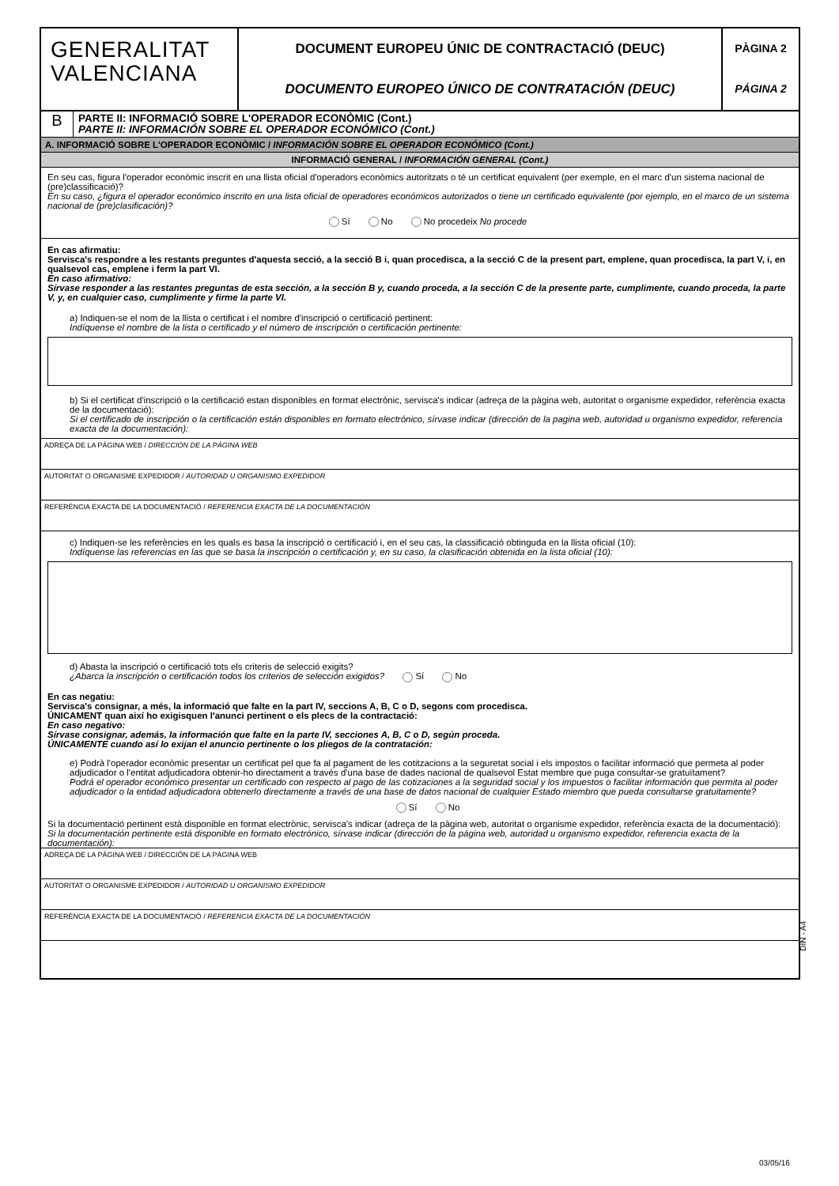GENERALITAT
VALENCIANA
DOCUMENT EUROPEU ÚNIC DE CONTRACTACIÓ (DEUC)
DOCUMENTO EUROPEO ÚNICO DE CONTRATACIÓN (DEUC)
PÀGINA 2
PÁGINA 2
B
PARTE II: INFORMACIÓ SOBRE L'OPERADOR ECONÒMIC (Cont.)
PARTE II: INFORMACIÓN SOBRE EL OPERADOR ECONÓMICO (Cont.)
A. INFORMACIÓ SOBRE L'OPERADOR ECONÒMIC / INFORMACIÓN SOBRE EL OPERADOR ECONÓMICO (Cont.)
INFORMACIÓ GENERAL / INFORMACIÓN GENERAL (Cont.)
En seu cas, figura l'operador econòmic inscrit en una llista oficial d'operadors econòmics autoritzats o té un certificat equivalent (per exemple, en el marc d'un sistema nacional de (pre)classificació)?
En su caso, ¿figura el operador económico inscrito en una lista oficial de operadores económicos autorizados o tiene un certificado equivalente (por ejemplo, en el marco de un sistema nacional de (pre)clasificación)?
Sí No No procedeix No procede
En cas afirmatiu:
Servisca's respondre a les restants preguntes d'aquesta secció, a la secció B i, quan procedisca, a la secció C de la present part, emplene, quan procedisca, la part V, i, en qualsevol cas, emplene i ferm la part VI.
En caso afirmativo:
Sírvase responder a las restantes preguntas de esta sección, a la sección B y, cuando proceda, a la sección C de la presente parte, cumplimente, cuando proceda, la parte V, y, en cualquier caso, cumplimente y firme la parte VI.
a) Indiquen-se el nom de la llista o certificat i el nombre d'inscripció o certificació pertinent:
Indíquense el nombre de la lista o certificado y el número de inscripción o certificación pertinente:
b) Si el certificat d'inscripció o la certificació estan disponibles en format electrònic, servisca's indicar (adreça de la pàgina web, autoritat o organisme expedidor, referència exacta de la documentació):
Si el certificado de inscripción o la certificación están disponibles en formato electrónico, sírvase indicar (dirección de la pagina web, autoridad u organismo expedidor, referencia exacta de la documentación):
ADREÇA DE LA PÀGINA WEB / DIRECCIÓN DE LA PÁGINA WEB
AUTORITAT O ORGANISME EXPEDIDOR / AUTORIDAD U ORGANISMO EXPEDIDOR
REFERÈNCIA EXACTA DE LA DOCUMENTACIÓ / REFERENCIA EXACTA DE LA DOCUMENTACIÓN
c) Indiquen-se les referències en les quals es basa la inscripció o certificació i, en el seu cas, la classificació obtinguda en la llista oficial (10):
Indíquense las referencias en las que se basa la inscripción o certificación y, en su caso, la clasificación obtenida en la lista oficial (10):
d) Abasta la inscripció o certificació tots els criteris de selecció exigits?
¿Abarca la inscripción o certificación todos los criterios de selección exigidos? Sí No
En cas negatiu:
Servisca's consignar, a més, la informació que falte en la part IV, seccions A, B, C o D, segons com procedisca.
ÚNICAMENT quan així ho exigisquen l'anunci pertinent o els plecs de la contractació:
En caso negativo:
Sírvase consignar, además, la información que falte en la parte IV, secciones A, B, C o D, según proceda.
ÚNICAMENTE cuando así lo exijan el anuncio pertinente o los pliegos de la contratación:
e) Podrà l'operador econòmic presentar un certificat pel que fa al pagament de les cotitzacions a la seguretat social i els impostos o facilitar informació que permeta al poder adjudicador o l'entitat adjudicadora obtenir-ho directament a través d'una base de dades nacional de qualsevol Estat membre que puga consultar-se gratuïtament?
Podrá el operador económico presentar un certificado con respecto al pago de las cotizaciones a la seguridad social y los impuestos o facilitar información que permita al poder adjudicador o la entidad adjudicadora obtenerlo directamente a través de una base de datos nacional de cualquier Estado miembro que pueda consultarse gratuitamente?
Sí No
Si la documentació pertinent està disponible en format electrònic, servisca's indicar (adreça de la pàgina web, autoritat o organisme expedidor, referència exacta de la documentació):
Si la documentación pertinente está disponible en formato electrónico, sírvase indicar (dirección de la página web, autoridad u organismo expedidor, referencia exacta de la documentación):
ADREÇA DE LA PÀGINA WEB / DIRECCIÓN DE LA PÁGINA WEB
AUTORITAT O ORGANISME EXPEDIDOR / AUTORIDAD U ORGANISMO EXPEDIDOR
REFERÈNCIA EXACTA DE LA DOCUMENTACIÓ / REFERENCIA EXACTA DE LA DOCUMENTACIÓN
DIN - A4
03/05/16